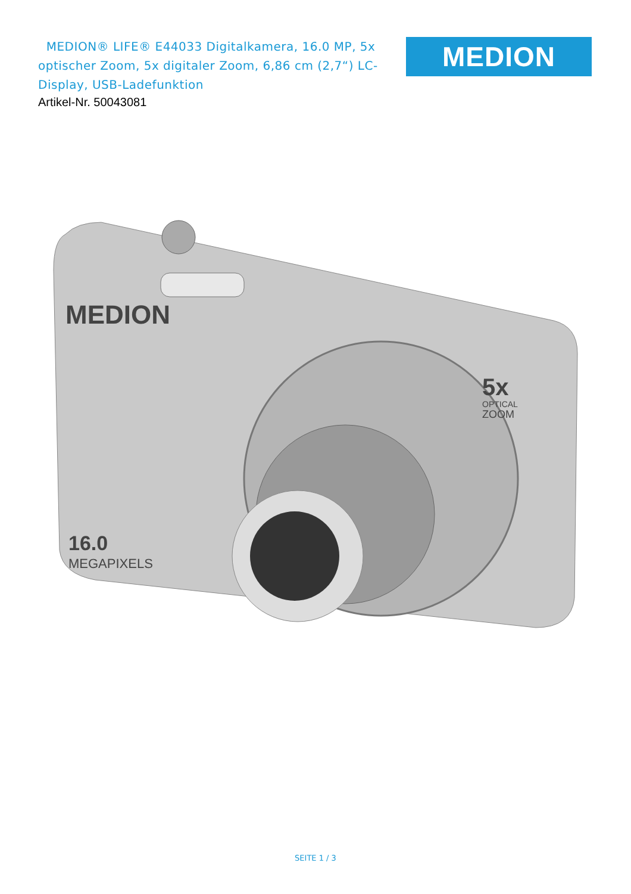MEDION® LIFE® E44033 Digitalkamera, 16.0 MP, 5x optischer Zoom, 5x digitaler Zoom, 6,86 cm (2,7“) LC-Display, USB-Ladefunktion
Artikel-Nr. 50043081
MEDION
MEDION
16.0
MEGAPIXELS
5x
OPTICAL
ZOOM
SEITE 1 / 3